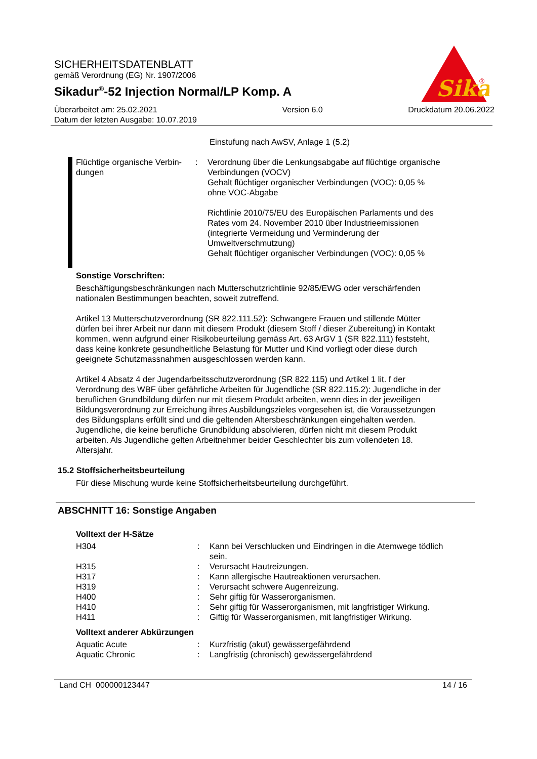Sika
®
SICHERHEITSDATENBLATT
gemäß Verordnung (EG) Nr. 1907/2006
Sikadur<sup>®</sup>-52 Injection Normal/LP Komp. A
Überarbeitet am: 25.02.2021
Datum der letzten Ausgabe: 10.07.2019
Version 6.0 Druckdatum 20.06.2022
Einstufung nach AwSV, Anlage 1 (5.2)
Flüchtige organische Verbin-dungen
: Verordnung über die Lenkungsabgabe auf flüchtige organische Verbindungen (VOCV)
Gehalt flüchtiger organischer Verbindungen (VOC): 0,05 %
ohne VOC-Abgabe
Richtlinie 2010/75/EU des Europäischen Parlaments und des Rates vom 24. November 2010 über Industrieemissionen (integrierte Vermeidung und Verminderung der Umweltverschmutzung)
Gehalt flüchtiger organischer Verbindungen (VOC): 0,05 %
Sonstige Vorschriften:
Beschäftigungsbeschränkungen nach Mutterschutzrichtlinie 92/85/EWG oder verschärfenden nationalen Bestimmungen beachten, soweit zutreffend.
Artikel 13 Mutterschutzverordnung (SR 822.111.52): Schwangere Frauen und stillende Mütter dürfen bei ihrer Arbeit nur dann mit diesem Produkt (diesem Stoff / dieser Zubereitung) in Kontakt kommen, wenn aufgrund einer Risikobeurteilung gemäss Art. 63 ArGV 1 (SR 822.111) feststeht, dass keine konkrete gesundheitliche Belastung für Mutter und Kind vorliegt oder diese durch geeignete Schutzmassnahmen ausgeschlossen werden kann.
Artikel 4 Absatz 4 der Jugendarbeitsschutzverordnung (SR 822.115) und Artikel 1 lit. f der Verordnung des WBF über gefährliche Arbeiten für Jugendliche (SR 822.115.2): Jugendliche in der beruflichen Grundbildung dürfen nur mit diesem Produkt arbeiten, wenn dies in der jeweiligen Bildungsverordnung zur Erreichung ihres Ausbildungszieles vorgesehen ist, die Voraussetzungen des Bildungsplans erfüllt sind und die geltenden Altersbeschränkungen eingehalten werden. Jugendliche, die keine berufliche Grundbildung absolvieren, dürfen nicht mit diesem Produkt arbeiten. Als Jugendliche gelten Arbeitnehmer beider Geschlechter bis zum vollendeten 18. Altersjahr.
15.2 Stoffsicherheitsbeurteilung
Für diese Mischung wurde keine Stoffsicherheitsbeurteilung durchgeführt.
ABSCHNITT 16: Sonstige Angaben
Volltext der H-Sätze
H304 : Kann bei Verschlucken und Eindringen in die Atemwege tödlich sein.
H315 : Verursacht Hautreizungen.
H317 : Kann allergische Hautreaktionen verursachen.
H319 : Verursacht schwere Augenreizung.
H400 : Sehr giftig für Wasserorganismen.
H410 : Sehr giftig für Wasserorganismen, mit langfristiger Wirkung.
H411 : Giftig für Wasserorganismen, mit langfristiger Wirkung.
Volltext anderer Abkürzungen
Aquatic Acute : Kurzfristig (akut) gewässergefährdend
Aquatic Chronic : Langfristig (chronisch) gewässergefährdend
Land CH 000000123447 14 / 16